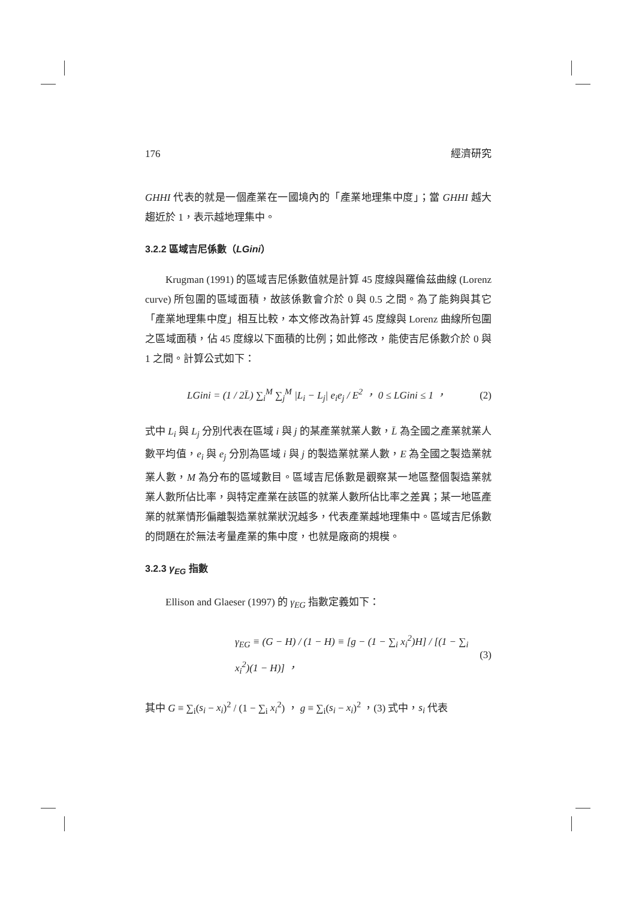176 經濟研究
GHHI 代表的就是一個產業在一國境內的「產業地理集中度」；當 GHHI 越大趨近於 1，表示越地理集中。
3.2.2 區域吉尼係數（LGini）
Krugman (1991) 的區域吉尼係數值就是計算 45 度線與羅倫茲曲線 (Lorenz curve) 所包圍的區域面積，故該係數會介於 0 與 0.5 之間。為了能夠與其它「產業地理集中度」相互比較，本文修改為計算 45 度線與 Lorenz 曲線所包圍之區域面積，佔 45 度線以下面積的比例；如此修改，能使吉尼係數介於 0 與 1 之間。計算公式如下：
LGini = (1 / 2L̄) ∑<sub>i</sub><sup>M</sup> ∑<sub>j</sub><sup>M</sup> |L<sub>i</sub> − L<sub>j</sub>| e<sub>i</sub>e<sub>j</sub> / E<sup>2</sup> ， 0 ≤ LGini ≤ 1 ， (2)
式中 L<sub>i</sub> 與 L<sub>j</sub> 分別代表在區域 i 與 j 的某產業就業人數，L̄ 為全國之產業就業人數平均值，e<sub>i</sub> 與 e<sub>j</sub> 分別為區域 i 與 j 的製造業就業人數，E 為全國之製造業就業人數，M 為分布的區域數目。區域吉尼係數是觀察某一地區整個製造業就業人數所佔比率，與特定產業在該區的就業人數所佔比率之差異；某一地區產業的就業情形偏離製造業就業狀況越多，代表產業越地理集中。區域吉尼係數的問題在於無法考量產業的集中度，也就是廠商的規模。
3.2.3 γ<sub>EG</sub> 指數
Ellison and Glaeser (1997) 的 γ<sub>EG</sub> 指數定義如下：
γ<sub>EG</sub> ≡ (G − H) / (1 − H) ≡ [g − (1 − ∑<sub>i</sub> x<sub>i</sub><sup>2</sup>)H] / [(1 − ∑<sub>i</sub> x<sub>i</sub><sup>2</sup>)(1 − H)] ， (3)
其中 G ≡ ∑<sub>i</sub>(s<sub>i</sub> − x<sub>i</sub>)<sup>2</sup> / (1 − ∑<sub>i</sub> x<sub>i</sub><sup>2</sup>) ， g ≡ ∑<sub>i</sub>(s<sub>i</sub> − x<sub>i</sub>)<sup>2</sup> ，(3) 式中，s<sub>i</sub> 代表